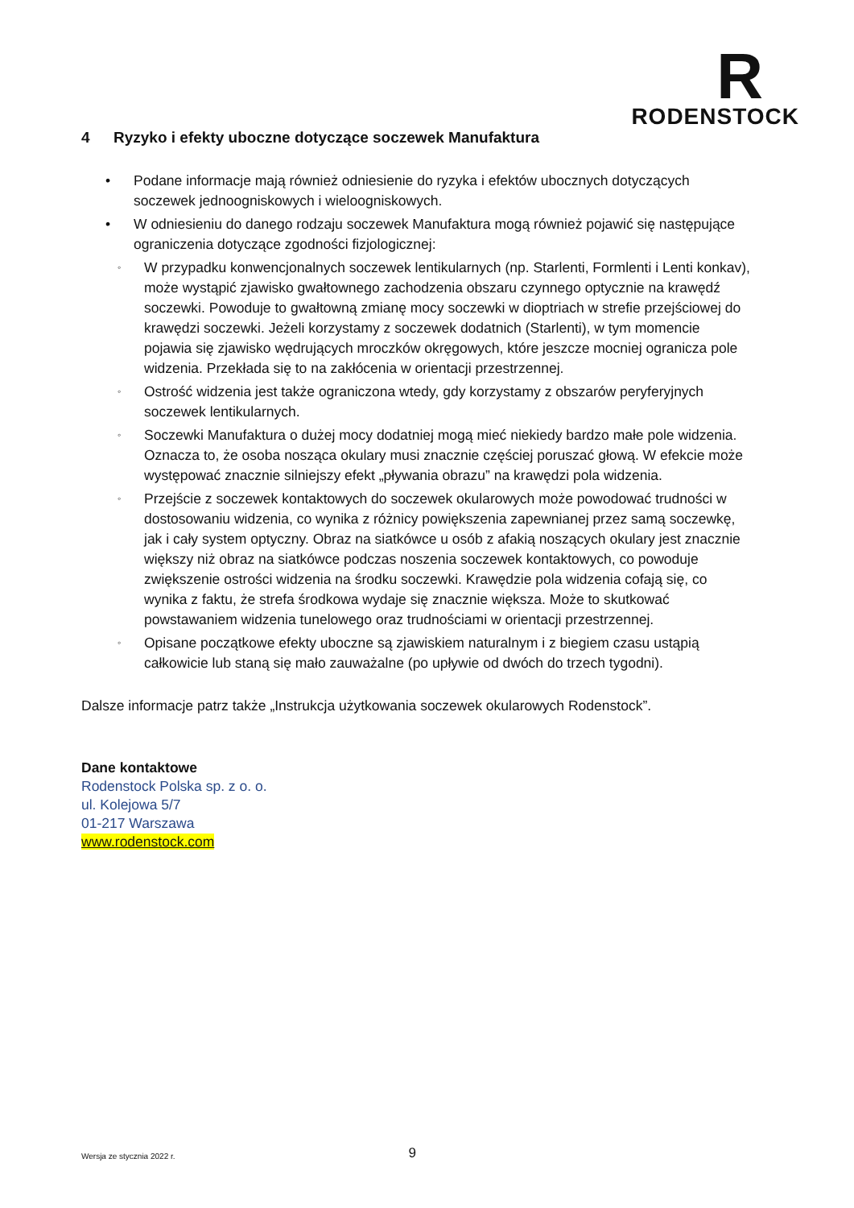R
RODENSTOCK
4 Ryzyko i efekty uboczne dotyczące soczewek Manufaktura
• Podane informacje mają również odniesienie do ryzyka i efektów ubocznych dotyczących soczewek jednoogniskowych i wieloogniskowych.
• W odniesieniu do danego rodzaju soczewek Manufaktura mogą również pojawić się następujące ograniczenia dotyczące zgodności fizjologicznej:
◦ W przypadku konwencjonalnych soczewek lentikularnych (np. Starlenti, Formlenti i Lenti konkav), może wystąpić zjawisko gwałtownego zachodzenia obszaru czynnego optycznie na krawędź soczewki. Powoduje to gwałtowną zmianę mocy soczewki w dioptriach w strefie przejściowej do krawędzi soczewki. Jeżeli korzystamy z soczewek dodatnich (Starlenti), w tym momencie pojawia się zjawisko wędrujących mroczków okręgowych, które jeszcze mocniej ogranicza pole widzenia. Przekłada się to na zakłócenia w orientacji przestrzennej.
◦ Ostrość widzenia jest także ograniczona wtedy, gdy korzystamy z obszarów peryferyjnych soczewek lentikularnych.
◦ Soczewki Manufaktura o dużej mocy dodatniej mogą mieć niekiedy bardzo małe pole widzenia. Oznacza to, że osoba nosząca okulary musi znacznie częściej poruszać głową. W efekcie może występować znacznie silniejszy efekt „pływania obrazu” na krawędzi pola widzenia.
◦ Przejście z soczewek kontaktowych do soczewek okularowych może powodować trudności w dostosowaniu widzenia, co wynika z różnicy powiększenia zapewnianej przez samą soczewkę, jak i cały system optyczny. Obraz na siatkówce u osób z afakią noszących okulary jest znacznie większy niż obraz na siatkówce podczas noszenia soczewek kontaktowych, co powoduje zwiększenie ostrości widzenia na środku soczewki. Krawędzie pola widzenia cofają się, co wynika z faktu, że strefa środkowa wydaje się znacznie większa. Może to skutkować powstawaniem widzenia tunelowego oraz trudnościami w orientacji przestrzennej.
◦ Opisane początkowe efekty uboczne są zjawiskiem naturalnym i z biegiem czasu ustąpią całkowicie lub staną się mało zauważalne (po upływie od dwóch do trzech tygodni).
Dalsze informacje patrz także „Instrukcja użytkowania soczewek okularowych Rodenstock”.
Dane kontaktowe
Rodenstock Polska sp. z o. o.
ul. Kolejowa 5/7
01-217 Warszawa
www.rodenstock.com
Wersja ze stycznia 2022 r. 9